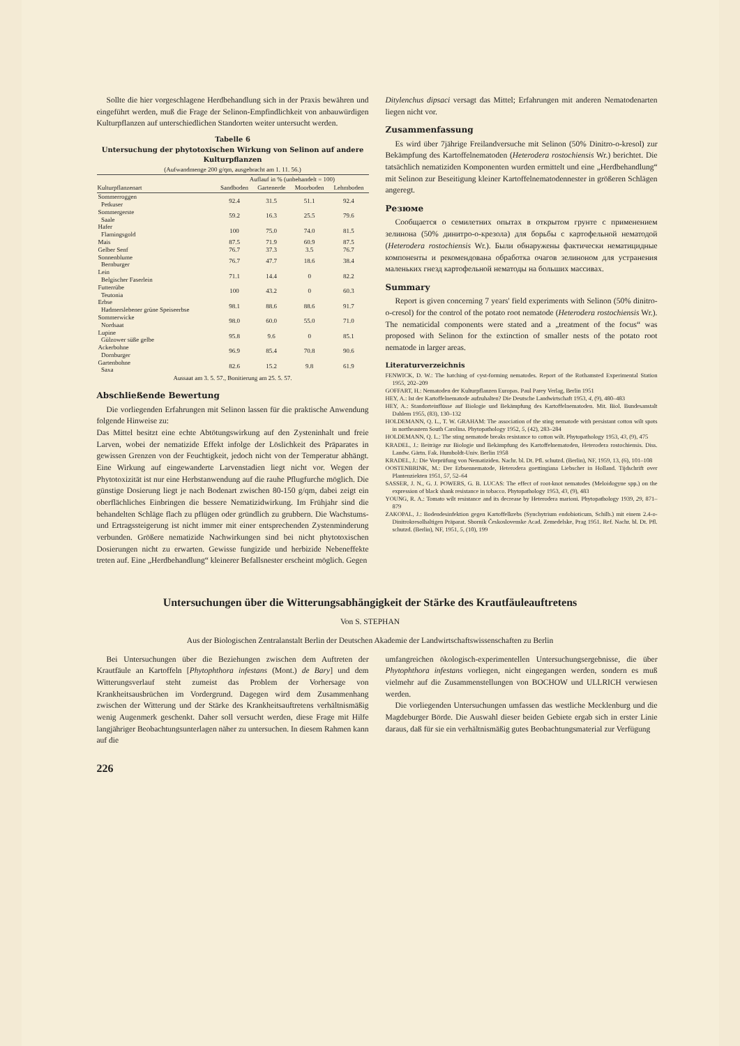Sollte die hier vorgeschlagene Herdbehandlung sich in der Praxis bewähren und eingeführt werden, muß die Frage der Selinon-Empfindlichkeit von anbauwürdigen Kulturpflanzen auf unterschiedlichen Standorten weiter untersucht werden.
Tabelle 6
Untersuchung der phytotoxischen Wirkung von Selinon auf andere Kulturpflanzen
(Aufwandmenge 200 g/qm, ausgebracht am 1. 11. 56.)
| | Auflauf in % (unbehandelt = 100) | | | |
| --- | --- | --- | --- | --- |
| Kulturpflanzenart | Sandboden | Gartenerde | Moorboden | Lehmboden |
| Sommerroggen Petkuser | 92.4 | 31.5 | 51.1 | 92.4 |
| Sommergerste Saale | 59.2 | 16.3 | 25.5 | 79.6 |
| Hafer Flamingsgold | 100 | 75.0 | 74.0 | 81.5 |
| Mais | 87.5 | 71.9 | 60.9 | 87.5 |
| Gelber Senf | 76.7 | 37.3 | 3.5 | 76.7 |
| Sonnenblume Bernburger | 76.7 | 47.7 | 18.6 | 38.4 |
| Lein Belgischer Faserlein | 71.1 | 14.4 | 0 | 82.2 |
| Futterrübe Teutonia | 100 | 43.2 | 0 | 60.3 |
| Erbse Hadmerslebener grüne Speiseerbse | 98.1 | 88.6 | 88.6 | 91.7 |
| Sommerwicke Nordsaat | 98.0 | 60.0 | 55.0 | 71.0 |
| Lupine Gülzower süße gelbe | 95.8 | 9.6 | 0 | 85.1 |
| Ackerbohne Dornburger | 96.9 | 85.4 | 70.8 | 90.6 |
| Gartenbohne Saxa | 82.6 | 15.2 | 9.8 | 61.9 |
Aussaat am 3. 5. 57., Bonitierung am 25. 5. 57.
Abschließende Bewertung
Die vorliegenden Erfahrungen mit Selinon lassen für die praktische Anwendung folgende Hinweise zu:
Das Mittel besitzt eine echte Abtötungswirkung auf den Zysteninhalt und freie Larven, wobei der nematizide Effekt infolge der Löslichkeit des Präparates in gewissen Grenzen von der Feuchtigkeit, jedoch nicht von der Temperatur abhängt. Eine Wirkung auf eingewanderte Larvenstadien liegt nicht vor. Wegen der Phytotoxizität ist nur eine Herbstanwendung auf die rauhe Pflugfurche möglich. Die günstige Dosierung liegt je nach Bodenart zwischen 80-150 g/qm, dabei zeigt ein oberflächliches Einbringen die bessere Nematizidwirkung. Im Frühjahr sind die behandelten Schläge flach zu pflügen oder gründlich zu grubbern. Die Wachstums- und Ertragssteigerung ist nicht immer mit einer entsprechenden Zystenminderung verbunden. Größere nematizide Nachwirkungen sind bei nicht phytotoxischen Dosierungen nicht zu erwarten. Gewisse fungizide und herbizide Nebeneffekte treten auf. Eine „Herdbehandlung“ kleinerer Befallsnester erscheint möglich. Gegen
Ditylenchus dipsaci versagt das Mittel; Erfahrungen mit anderen Nematodenarten liegen nicht vor.
Zusammenfassung
Es wird über 7jährige Freilandversuche mit Selinon (50% Dinitro-o-kresol) zur Bekämpfung des Kartoffelnematoden (Heterodera rostochiensis Wr.) berichtet. Die tatsächlich nematiziden Komponenten wurden ermittelt und eine „Herdbehandlung“ mit Selinon zur Beseitigung kleiner Kartoffelnematodennester in größeren Schlägen angeregt.
Резюме
Сообщается о семилетних опытах в открытом грунте с применением зелинона (50% динитро-о-крезола) для борьбы с картофельной нематодой (Heterodera rostochiensis Wr.). Были обнаружены фактически нематицидные компоненты и рекомендована обработка очагов зелиноном для устранения маленьких гнезд картофельной нематоды на больших массивах.
Summary
Report is given concerning 7 years' field experiments with Selinon (50% dinitro-o-cresol) for the control of the potato root nematode (Heterodera rostochiensis Wr.). The nematicidal components were stated and a „treatment of the focus“ was proposed with Selinon for the extinction of smaller nests of the potato root nematode in larger areas.
Literaturverzeichnis
FENWICK, D. W.: The hatching of cyst-forming nematodes. Report of the Rothamsted Experimental Station 1955, 202–209
GOFFART, H.: Nematoden der Kulturpflanzen Europas. Paul Parey Verlag, Berlin 1951
HEY, A.: Ist der Kartoffelnematode aufzuhalten? Die Deutsche Landwirtschaft 1953, 4, (9), 480–483
HEY, A.: Standorteinflüsse auf Biologie und Bekämpfung des Kartoffelnematoden. Mit. Biol. Bundesanstalt Dahlem 1955, (83), 130–132
HOLDEMANN, Q. L., T. W. GRAHAM: The association of the sting nematode with persistant cotton wilt spots in northeastern South Carolina. Phytopathology 1952, 5, (42), 283–284
HOLDEMANN, Q. L.: The sting nematode breaks resistance to cotton wilt. Phytopathology 1953, 43, (9), 475
KRADEL, J.: Beiträge zur Biologie und Bekämpfung des Kartoffelnematoden, Heterodera rostochiensis. Diss. Landw. Gärtn. Fak. Humboldt-Univ. Berlin 1958
KRADEL, J.: Die Vorprüfung von Nematiziden. Nachr. bl. Dt. Pfl. schutzd. (Berlin), NF, 1959, 13, (6), 101–108
OOSTENBRINK, M.: Der Erbsennematode, Heterodera goettingiana Liebscher in Holland. Tijdschrift over Plantenziekten 1951, 57, 52–64
SASSER, J. N., G. J. POWERS, G. B. LUCAS: The effect of root-knot nematodes (Meloidogyne spp.) on the expression of black shank resistance in tobacco. Phytopathology 1953, 43, (9), 483
YOUNG, R. A.: Tomato wilt resistance and its decrease by Heterodera marioni. Phytopathology 1939, 29, 871–879
ZAKOPAL, J.: Bodendesinfektion gegen Kartoffelkrebs (Synchytrium endobioticum, Schilb.) mit einem 2.4-o-Dinitrokresolhaltigen Präparat. Sbornik Československe Acad. Zemedelske, Prag 1951. Ref. Nachr. bl. Dt. Pfl. schutzd. (Berlin), NF, 1951, 5, (10), 199
Untersuchungen über die Witterungsabhängigkeit der Stärke des Krautfäuleauftretens
Von S. STEPHAN
Aus der Biologischen Zentralanstalt Berlin der Deutschen Akademie der Landwirtschaftswissenschaften zu Berlin
Bei Untersuchungen über die Beziehungen zwischen dem Auftreten der Krautfäule an Kartoffeln [Phytophthora infestans (Mont.) de Bary] und dem Witterungsverlauf steht zumeist das Problem der Vorhersage von Krankheitsausbrüchen im Vordergrund. Dagegen wird dem Zusammenhang zwischen der Witterung und der Stärke des Krankheitsauftretens verhältnismäßig wenig Augenmerk geschenkt. Daher soll versucht werden, diese Frage mit Hilfe langjähriger Beobachtungsunterlagen näher zu untersuchen. In diesem Rahmen kann auf die
umfangreichen ökologisch-experimentellen Untersuchungsergebnisse, die über Phytophthora infestans vorliegen, nicht eingegangen werden, sondern es muß vielmehr auf die Zusammenstellungen von BOCHOW und ULLRICH verwiesen werden.
Die vorliegenden Untersuchungen umfassen das westliche Mecklenburg und die Magdeburger Börde. Die Auswahl dieser beiden Gebiete ergab sich in erster Linie daraus, daß für sie ein verhältnismäßig gutes Beobachtungsmaterial zur Verfügung
226